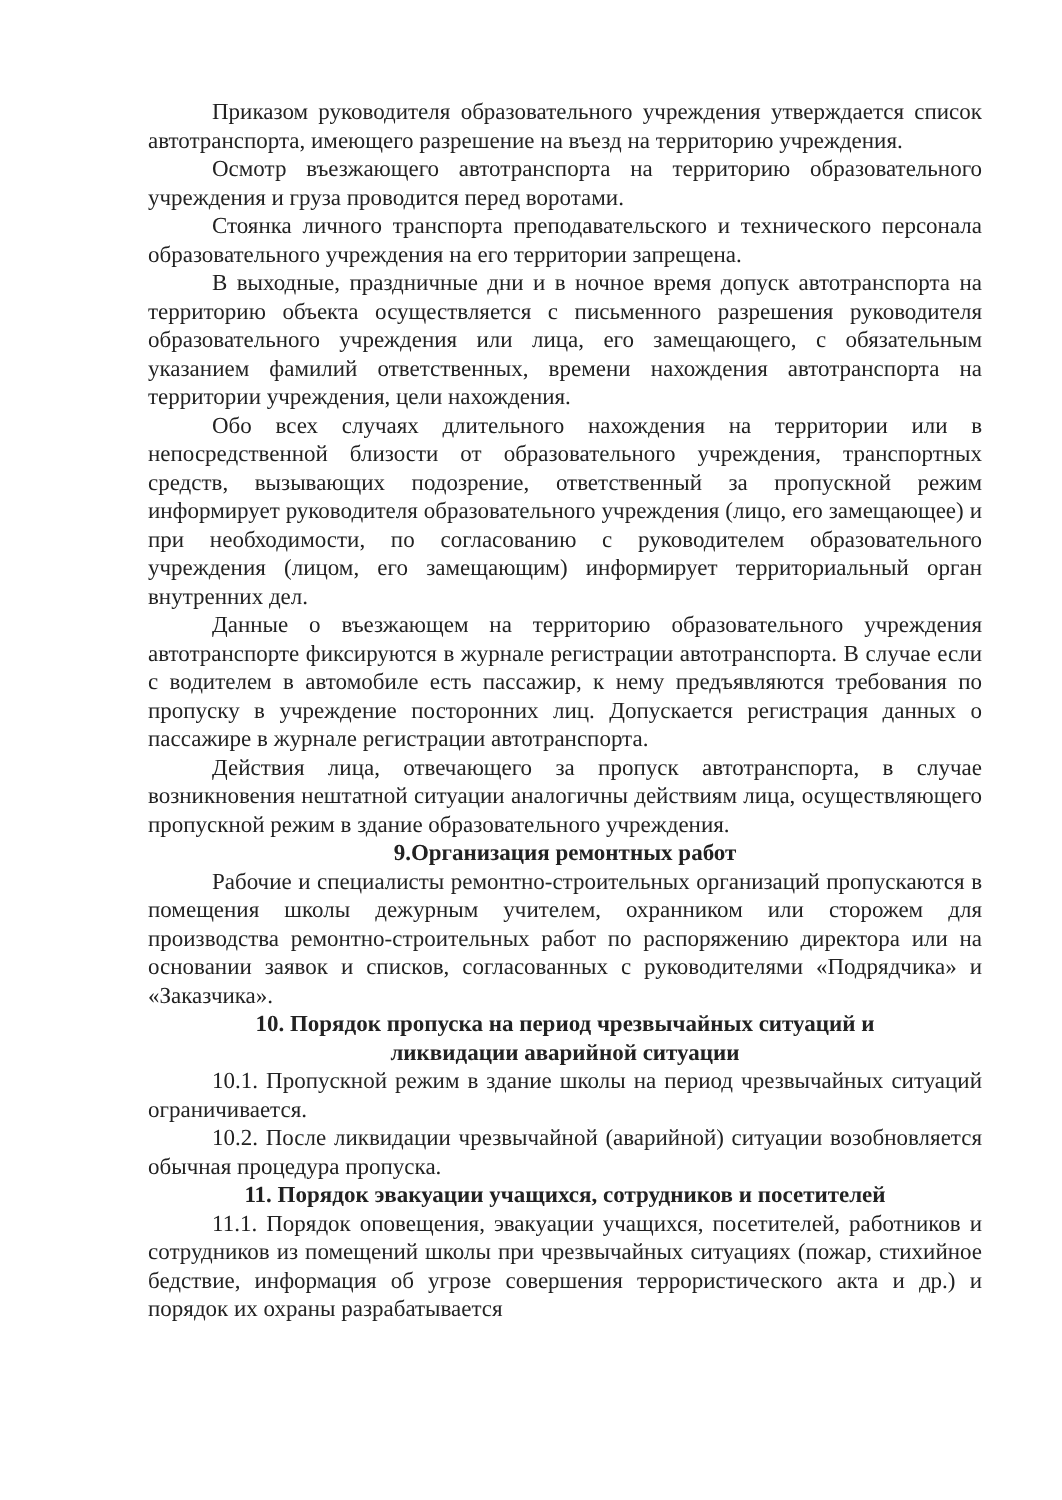Приказом руководителя образовательного учреждения утверждается список автотранспорта, имеющего разрешение на въезд на территорию учреждения.
Осмотр въезжающего автотранспорта на территорию образовательного учреждения и груза проводится перед воротами.
Стоянка личного транспорта преподавательского и технического персонала образовательного учреждения на его территории запрещена.
В выходные, праздничные дни и в ночное время допуск автотранспорта на территорию объекта осуществляется с письменного разрешения руководителя образовательного учреждения или лица, его замещающего, с обязательным указанием фамилий ответственных, времени нахождения автотранспорта на территории учреждения, цели нахождения.
Обо всех случаях длительного нахождения на территории или в непосредственной близости от образовательного учреждения, транспортных средств, вызывающих подозрение, ответственный за пропускной режим информирует руководителя образовательного учреждения (лицо, его замещающее) и при необходимости, по согласованию с руководителем образовательного учреждения (лицом, его замещающим) информирует территориальный орган внутренних дел.
Данные о въезжающем на территорию образовательного учреждения автотранспорте фиксируются в журнале регистрации автотранспорта. В случае если с водителем в автомобиле есть пассажир, к нему предъявляются требования по пропуску в учреждение посторонних лиц. Допускается регистрация данных о пассажире в журнале регистрации автотранспорта.
Действия лица, отвечающего за пропуск автотранспорта, в случае возникновения нештатной ситуации аналогичны действиям лица, осуществляющего пропускной режим в здание образовательного учреждения.
9.Организация ремонтных работ
Рабочие и специалисты ремонтно-строительных организаций пропускаются в помещения школы дежурным учителем, охранником или сторожем для производства ремонтно-строительных работ по распоряжению директора или на основании заявок и списков, согласованных с руководителями «Подрядчика» и «Заказчика».
10. Порядок пропуска на период чрезвычайных ситуаций и
ликвидации аварийной ситуации
10.1. Пропускной режим в здание школы на период чрезвычайных ситуаций ограничивается.
10.2. После ликвидации чрезвычайной (аварийной) ситуации возобновляется обычная процедура пропуска.
11. Порядок эвакуации учащихся, сотрудников и посетителей
11.1. Порядок оповещения, эвакуации учащихся, посетителей, работников и сотрудников из помещений школы при чрезвычайных ситуациях (пожар, стихийное бедствие, информация об угрозе совершения террористического акта и др.) и порядок их охраны разрабатывается